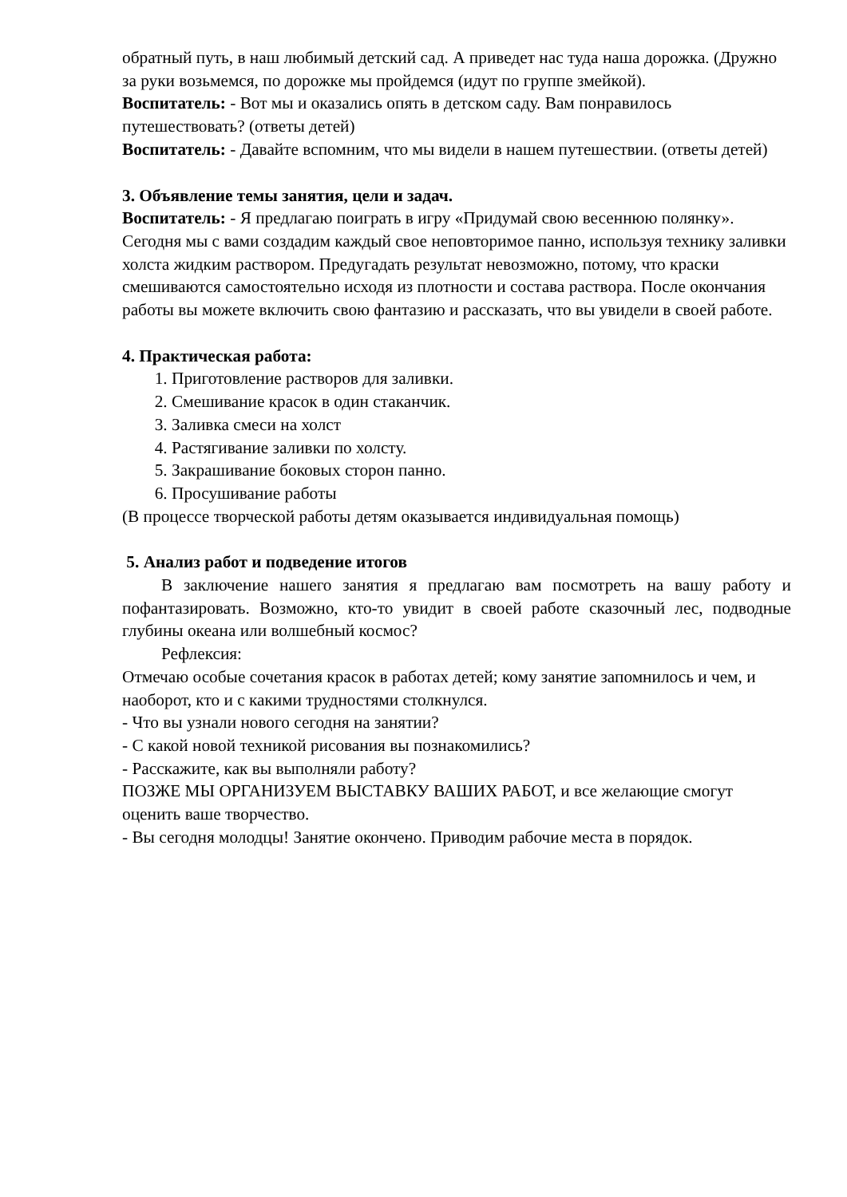обратный путь, в наш любимый детский сад. А приведет нас туда наша дорожка. (Дружно за руки возьмемся, по дорожке мы пройдемся (идут по группе змейкой).
Воспитатель: - Вот мы и оказались опять в детском саду. Вам понравилось путешествовать? (ответы детей)
Воспитатель: - Давайте вспомним, что мы видели в нашем путешествии. (ответы детей)
3. Объявление темы занятия, цели и задач.
Воспитатель: - Я предлагаю поиграть в игру «Придумай свою весеннюю полянку». Сегодня мы с вами создадим каждый свое неповторимое панно, используя технику заливки холста жидким раствором. Предугадать результат невозможно, потому, что краски смешиваются самостоятельно исходя из плотности и состава раствора. После окончания работы вы можете включить свою фантазию и рассказать, что вы увидели в своей работе.
4. Практическая работа:
1. Приготовление растворов для заливки.
2. Смешивание красок в один стаканчик.
3. Заливка смеси на холст
4. Растягивание заливки по холсту.
5. Закрашивание боковых сторон панно.
6. Просушивание работы
(В процессе творческой работы детям оказывается индивидуальная помощь)
5. Анализ работ и подведение итогов
В заключение нашего занятия я предлагаю вам посмотреть на вашу работу и пофантазировать. Возможно, кто-то увидит в своей работе сказочный лес, подводные глубины океана или волшебный космос?
Рефлексия:
Отмечаю особые сочетания красок в работах детей; кому занятие запомнилось и чем, и наоборот, кто и с какими трудностями столкнулся.
- Что вы узнали нового сегодня на занятии?
- С какой новой техникой рисования вы познакомились?
- Расскажите, как вы выполняли работу?
ПОЗЖЕ МЫ ОРГАНИЗУЕМ ВЫСТАВКУ ВАШИХ РАБОТ, и все желающие смогут оценить ваше творчество.
- Вы сегодня молодцы! Занятие окончено. Приводим рабочие места в порядок.